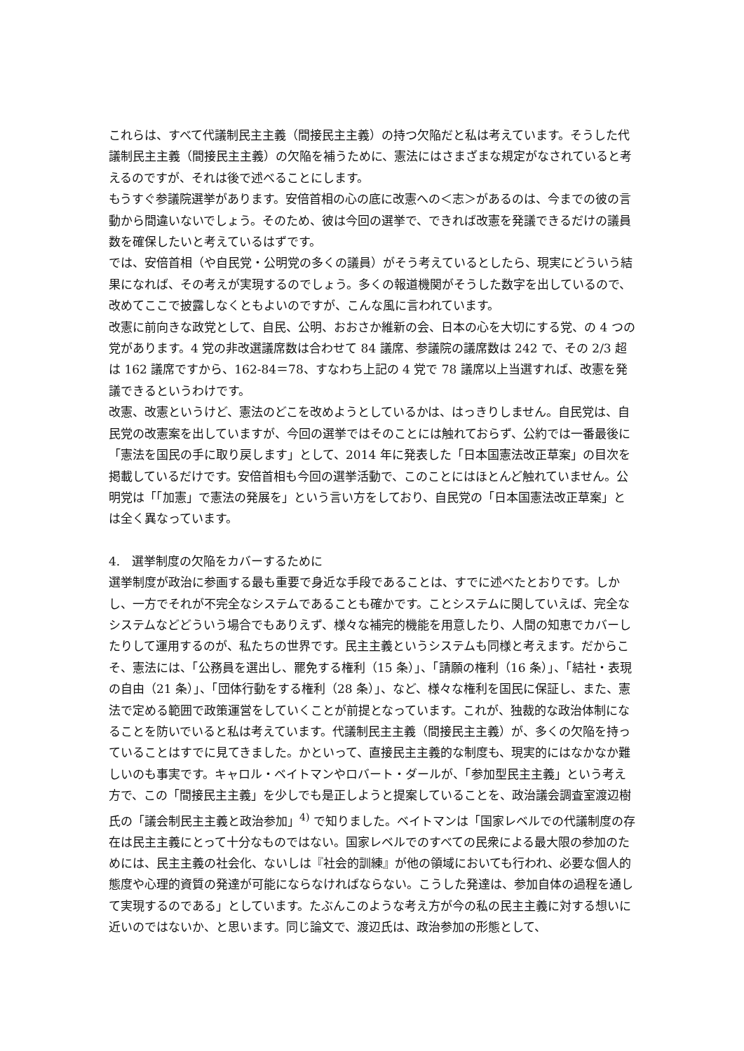これらは、すべて代議制民主主義（間接民主主義）の持つ欠陥だと私は考えています。そうした代議制民主主義（間接民主主義）の欠陥を補うために、憲法にはさまざまな規定がなされていると考えるのですが、それは後で述べることにします。
もうすぐ参議院選挙があります。安倍首相の心の底に改憲への＜志＞があるのは、今までの彼の言動から間違いないでしょう。そのため、彼は今回の選挙で、できれば改憲を発議できるだけの議員数を確保したいと考えているはずです。
では、安倍首相（や自民党・公明党の多くの議員）がそう考えているとしたら、現実にどういう結果になれば、その考えが実現するのでしょう。多くの報道機関がそうした数字を出しているので、改めてここで披露しなくともよいのですが、こんな風に言われています。
改憲に前向きな政党として、自民、公明、おおさか維新の会、日本の心を大切にする党、の 4 つの党があります。4 党の非改選議席数は合わせて 84 議席、参議院の議席数は 242 で、その 2/3 超は 162 議席ですから、162-84＝78、すなわち上記の 4 党で 78 議席以上当選すれば、改憲を発議できるというわけです。
改憲、改憲というけど、憲法のどこを改めようとしているかは、はっきりしません。自民党は、自民党の改憲案を出していますが、今回の選挙ではそのことには触れておらず、公約では一番最後に「憲法を国民の手に取り戻します」として、2014 年に発表した「日本国憲法改正草案」の目次を掲載しているだけです。安倍首相も今回の選挙活動で、このことにはほとんど触れていません。公明党は「「加憲」で憲法の発展を」という言い方をしており、自民党の「日本国憲法改正草案」とは全く異なっています。
4.　選挙制度の欠陥をカバーするために
選挙制度が政治に参画する最も重要で身近な手段であることは、すでに述べたとおりです。しかし、一方でそれが不完全なシステムであることも確かです。ことシステムに関していえば、完全なシステムなどどういう場合でもありえず、様々な補完的機能を用意したり、人間の知恵でカバーしたりして運用するのが、私たちの世界です。民主主義というシステムも同様と考えます。だからこそ、憲法には、「公務員を選出し、罷免する権利（15 条）」、「請願の権利（16 条）」、「結社・表現の自由（21 条）」、「団体行動をする権利（28 条）」、など、様々な権利を国民に保証し、また、憲法で定める範囲で政策運営をしていくことが前提となっています。これが、独裁的な政治体制になることを防いでいると私は考えています。代議制民主主義（間接民主主義）が、多くの欠陥を持っていることはすでに見てきました。かといって、直接民主主義的な制度も、現実的にはなかなか難しいのも事実です。キャロル・ベイトマンやロバート・ダールが、「参加型民主主義」という考え方で、この「間接民主主義」を少しでも是正しようと提案していることを、政治議会調査室渡辺樹氏の「議会制民主主義と政治参加」<sup>4)</sup> で知りました。ベイトマンは「国家レベルでの代議制度の存在は民主主義にとって十分なものではない。国家レベルでのすべての民衆による最大限の参加のためには、民主主義の社会化、ないしは『社会的訓練』が他の領域においても行われ、必要な個人的態度や心理的資質の発達が可能にならなければならない。こうした発達は、参加自体の過程を通して実現するのである」としています。たぶんこのような考え方が今の私の民主主義に対する想いに近いのではないか、と思います。同じ論文で、渡辺氏は、政治参加の形態として、